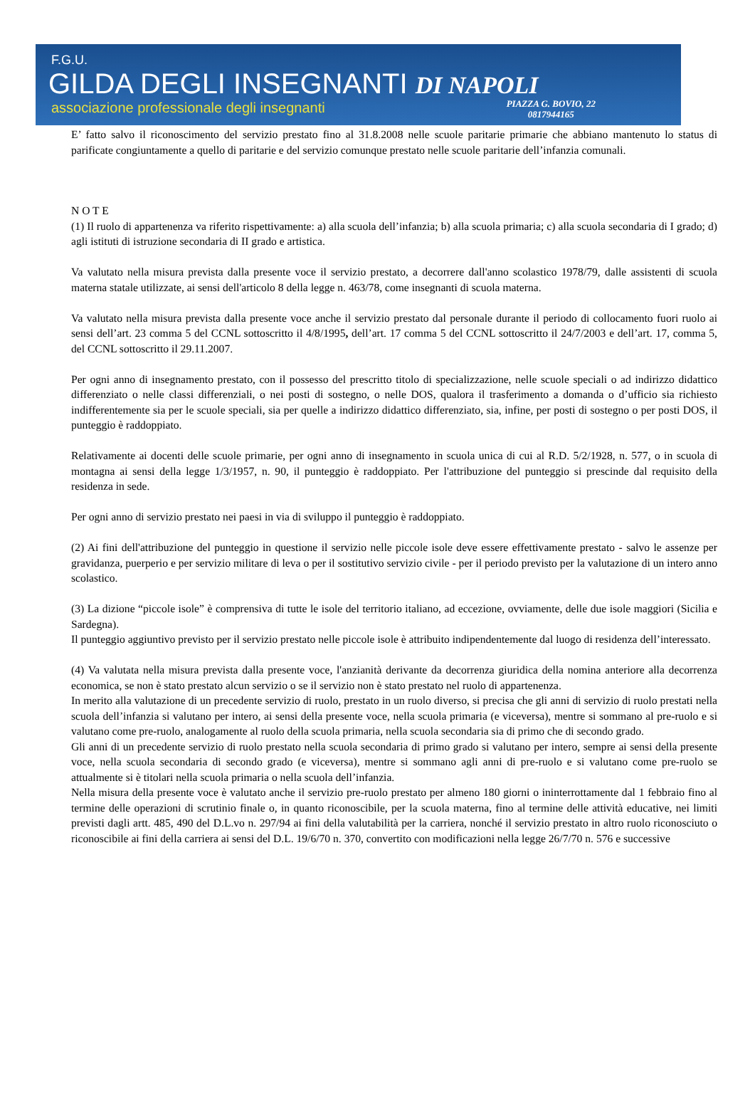F.G.U.
GILDA DEGLI INSEGNANTI DI NAPOLI
associazione professionale degli insegnanti
PIAZZA G. BOVIO, 22
0817944165
E’ fatto salvo il riconoscimento del servizio prestato fino al 31.8.2008 nelle scuole paritarie primarie che abbiano mantenuto lo status di parificate congiuntamente a quello di paritarie e del servizio comunque prestato nelle scuole paritarie dell’infanzia comunali.
N O T E
(1) Il ruolo di appartenenza va riferito rispettivamente: a) alla scuola dell’infanzia; b) alla scuola primaria; c) alla scuola secondaria di I grado; d) agli istituti di istruzione secondaria di II grado e artistica.
Va valutato nella misura prevista dalla presente voce il servizio prestato, a decorrere dall'anno scolastico 1978/79, dalle assistenti di scuola materna statale utilizzate, ai sensi dell'articolo 8 della legge n. 463/78, come insegnanti di scuola materna.
Va valutato nella misura prevista dalla presente voce anche il servizio prestato dal personale durante il periodo di collocamento fuori ruolo ai sensi dell’art. 23 comma 5 del CCNL sottoscritto il 4/8/1995, dell’art. 17 comma 5 del CCNL sottoscritto il 24/7/2003 e dell’art. 17, comma 5, del CCNL sottoscritto il 29.11.2007.
Per ogni anno di insegnamento prestato, con il possesso del prescritto titolo di specializzazione, nelle scuole speciali o ad indirizzo didattico differenziato o nelle classi differenziali, o nei posti di sostegno, o nelle DOS, qualora il trasferimento a domanda o d’ufficio sia richiesto indifferentemente sia per le scuole speciali, sia per quelle a indirizzo didattico differenziato, sia, infine, per posti di sostegno o per posti DOS, il punteggio è raddoppiato.
Relativamente ai docenti delle scuole primarie, per ogni anno di insegnamento in scuola unica di cui al R.D. 5/2/1928, n. 577, o in scuola di montagna ai sensi della legge 1/3/1957, n. 90, il punteggio è raddoppiato. Per l'attribuzione del punteggio si prescinde dal requisito della residenza in sede.
Per ogni anno di servizio prestato nei paesi in via di sviluppo il punteggio è raddoppiato.
(2) Ai fini dell'attribuzione del punteggio in questione il servizio nelle piccole isole deve essere effettivamente prestato - salvo le assenze per gravidanza, puerperio e per servizio militare di leva o per il sostitutivo servizio civile - per il periodo previsto per la valutazione di un intero anno scolastico.
(3) La dizione “piccole isole” è comprensiva di tutte le isole del territorio italiano, ad eccezione, ovviamente, delle due isole maggiori (Sicilia e Sardegna).
Il punteggio aggiuntivo previsto per il servizio prestato nelle piccole isole è attribuito indipendentemente dal luogo di residenza dell’interessato.
(4) Va valutata nella misura prevista dalla presente voce, l'anzianità derivante da decorrenza giuridica della nomina anteriore alla decorrenza economica, se non è stato prestato alcun servizio o se il servizio non è stato prestato nel ruolo di appartenenza.
In merito alla valutazione di un precedente servizio di ruolo, prestato in un ruolo diverso, si precisa che gli anni di servizio di ruolo prestati nella scuola dell’infanzia si valutano per intero, ai sensi della presente voce, nella scuola primaria (e viceversa), mentre si sommano al pre-ruolo e si valutano come pre-ruolo, analogamente al ruolo della scuola primaria, nella scuola secondaria sia di primo che di secondo grado.
Gli anni di un precedente servizio di ruolo prestato nella scuola secondaria di primo grado si valutano per intero, sempre ai sensi della presente voce, nella scuola secondaria di secondo grado (e viceversa), mentre si sommano agli anni di pre-ruolo e si valutano come pre-ruolo se attualmente si è titolari nella scuola primaria o nella scuola dell’infanzia.
Nella misura della presente voce è valutato anche il servizio pre-ruolo prestato per almeno 180 giorni o ininterrottamente dal 1 febbraio fino al termine delle operazioni di scrutinio finale o, in quanto riconoscibile, per la scuola materna, fino al termine delle attività educative, nei limiti previsti dagli artt. 485, 490 del D.L.vo n. 297/94 ai fini della valutabilità per la carriera, nonché il servizio prestato in altro ruolo riconosciuto o riconoscibile ai fini della carriera ai sensi del D.L. 19/6/70 n. 370, convertito con modificazioni nella legge 26/7/70 n. 576 e successive